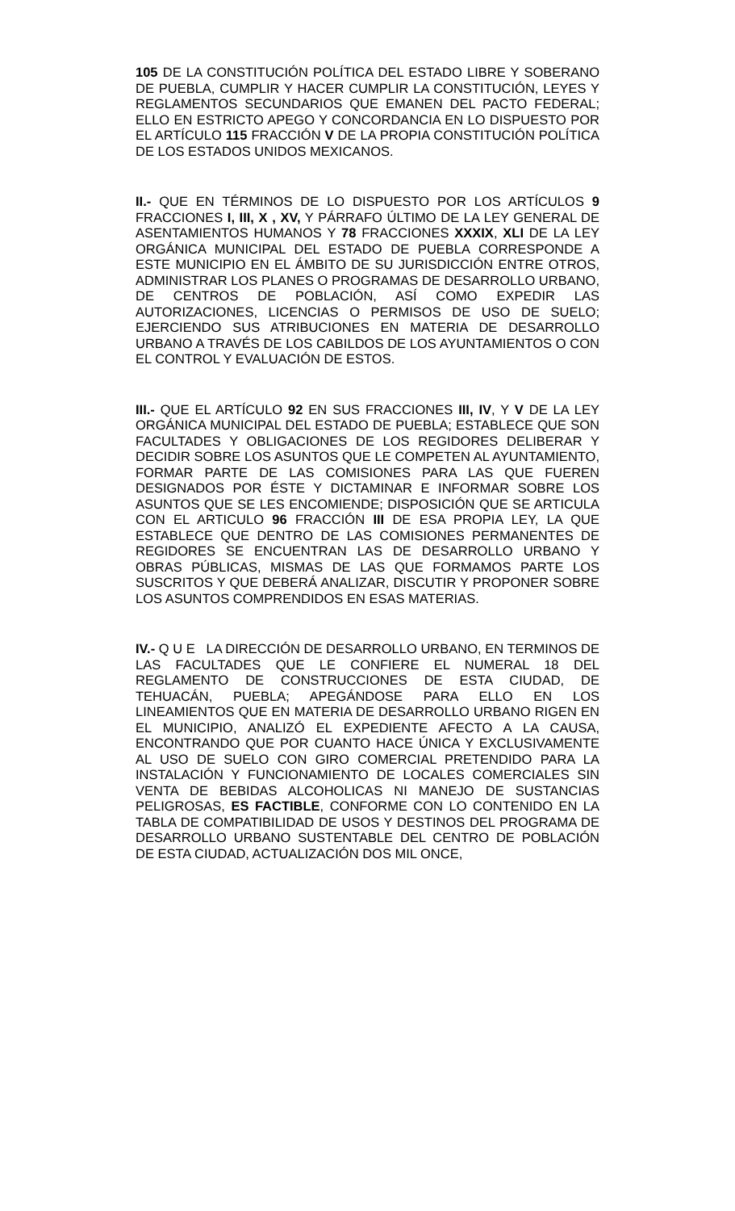105 DE LA CONSTITUCIÓN POLÍTICA DEL ESTADO LIBRE Y SOBERANO DE PUEBLA, CUMPLIR Y HACER CUMPLIR LA CONSTITUCIÓN, LEYES Y REGLAMENTOS SECUNDARIOS QUE EMANEN DEL PACTO FEDERAL; ELLO EN ESTRICTO APEGO Y CONCORDANCIA EN LO DISPUESTO POR EL ARTÍCULO 115 FRACCIÓN V DE LA PROPIA CONSTITUCIÓN POLÍTICA DE LOS ESTADOS UNIDOS MEXICANOS.
II.- QUE EN TÉRMINOS DE LO DISPUESTO POR LOS ARTÍCULOS 9 FRACCIONES I, III, X , XV, Y PÁRRAFO ÚLTIMO DE LA LEY GENERAL DE ASENTAMIENTOS HUMANOS Y 78 FRACCIONES XXXIX, XLI DE LA LEY ORGÁNICA MUNICIPAL DEL ESTADO DE PUEBLA CORRESPONDE A ESTE MUNICIPIO EN EL ÁMBITO DE SU JURISDICCIÓN ENTRE OTROS, ADMINISTRAR LOS PLANES O PROGRAMAS DE DESARROLLO URBANO, DE CENTROS DE POBLACIÓN, ASÍ COMO EXPEDIR LAS AUTORIZACIONES, LICENCIAS O PERMISOS DE USO DE SUELO; EJERCIENDO SUS ATRIBUCIONES EN MATERIA DE DESARROLLO URBANO A TRAVÉS DE LOS CABILDOS DE LOS AYUNTAMIENTOS O CON EL CONTROL Y EVALUACIÓN DE ESTOS.
III.- QUE EL ARTÍCULO 92 EN SUS FRACCIONES III, IV, Y V DE LA LEY ORGÁNICA MUNICIPAL DEL ESTADO DE PUEBLA; ESTABLECE QUE SON FACULTADES Y OBLIGACIONES DE LOS REGIDORES DELIBERAR Y DECIDIR SOBRE LOS ASUNTOS QUE LE COMPETEN AL AYUNTAMIENTO, FORMAR PARTE DE LAS COMISIONES PARA LAS QUE FUEREN DESIGNADOS POR ÉSTE Y DICTAMINAR E INFORMAR SOBRE LOS ASUNTOS QUE SE LES ENCOMIENDE; DISPOSICIÓN QUE SE ARTICULA CON EL ARTICULO 96 FRACCIÓN III DE ESA PROPIA LEY, LA QUE ESTABLECE QUE DENTRO DE LAS COMISIONES PERMANENTES DE REGIDORES SE ENCUENTRAN LAS DE DESARROLLO URBANO Y OBRAS PÚBLICAS, MISMAS DE LAS QUE FORMAMOS PARTE LOS SUSCRITOS Y QUE DEBERÁ ANALIZAR, DISCUTIR Y PROPONER SOBRE LOS ASUNTOS COMPRENDIDOS EN ESAS MATERIAS.
IV.- Q U E LA DIRECCIÓN DE DESARROLLO URBANO, EN TERMINOS DE LAS FACULTADES QUE LE CONFIERE EL NUMERAL 18 DEL REGLAMENTO DE CONSTRUCCIONES DE ESTA CIUDAD, DE TEHUACÁN, PUEBLA; APEGÁNDOSE PARA ELLO EN LOS LINEAMIENTOS QUE EN MATERIA DE DESARROLLO URBANO RIGEN EN EL MUNICIPIO, ANALIZÓ EL EXPEDIENTE AFECTO A LA CAUSA, ENCONTRANDO QUE POR CUANTO HACE ÚNICA Y EXCLUSIVAMENTE AL USO DE SUELO CON GIRO COMERCIAL PRETENDIDO PARA LA INSTALACIÓN Y FUNCIONAMIENTO DE LOCALES COMERCIALES SIN VENTA DE BEBIDAS ALCOHOLICAS NI MANEJO DE SUSTANCIAS PELIGROSAS, ES FACTIBLE, CONFORME CON LO CONTENIDO EN LA TABLA DE COMPATIBILIDAD DE USOS Y DESTINOS DEL PROGRAMA DE DESARROLLO URBANO SUSTENTABLE DEL CENTRO DE POBLACIÓN DE ESTA CIUDAD, ACTUALIZACIÓN DOS MIL ONCE,